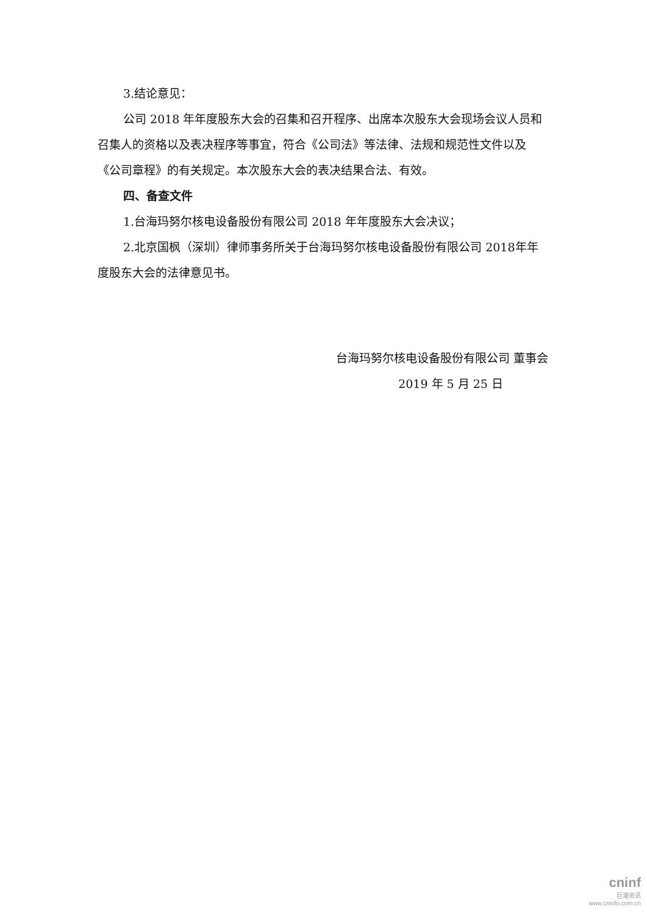3.结论意见：
公司 2018 年年度股东大会的召集和召开程序、出席本次股东大会现场会议人员和召集人的资格以及表决程序等事宜，符合《公司法》等法律、法规和规范性文件以及《公司章程》的有关规定。本次股东大会的表决结果合法、有效。
四、备查文件
1.台海玛努尔核电设备股份有限公司 2018 年年度股东大会决议；
2.北京国枫（深圳）律师事务所关于台海玛努尔核电设备股份有限公司 2018年年度股东大会的法律意见书。
台海玛努尔核电设备股份有限公司 董事会
2019 年 5 月 25 日
cninf
巨潮资讯
www.cninfo.com.cn